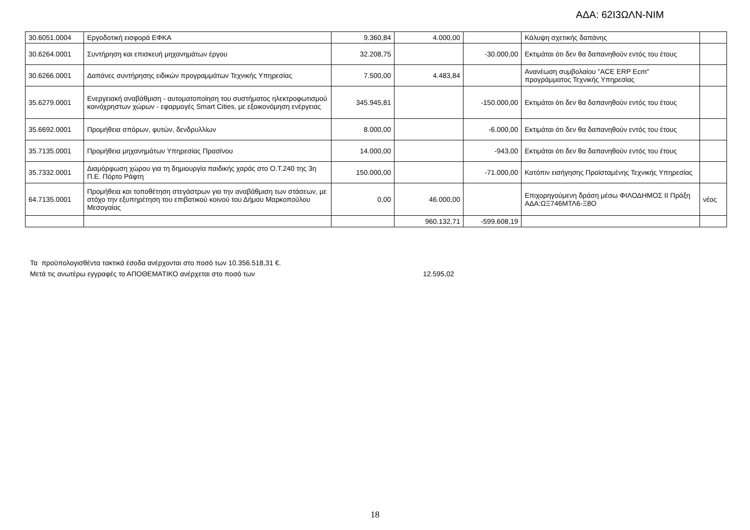ΑΔΑ: 62Ι3ΩΛΝ-ΝΙΜ
| 30.6051.0004 | Εργοδοτική εισφορά ΕΦΚΑ | 9.360,84 | 4.000,00 | | Κάλυψη σχετικής δαπάνης | |
| 30.6264.0001 | Συντήρηση και επισκευή μηχανημάτων έργου | 32.208,75 | | -30.000,00 | Εκτιμάται ότι δεν θα δαπανηθούν εντός του έτους | |
| 30.6266.0001 | Δαπάνες συντήρησης ειδικών προγραμμάτων Τεχνικής Υπηρεσίας | 7.500,00 | 4.483,84 | | Ανανέωση συμβολαίου "ACE ERP Ecm" προγράμματος Τεχνικής Υπηρεσίας | |
| 35.6279.0001 | Ενεργειακή αναβάθμιση - αυτοματοποίηση του συστήματος ηλεκτροφωτισμού κοινόχρηστων χώρων - εφαρμογές Smart Cities, με εξοικονόμηση ενέργειας | 345.945,81 | | -150.000,00 | Εκτιμάται ότι δεν θα δαπανηθούν εντός του έτους | |
| 35.6692.0001 | Προμήθεια σπόρων, φυτών, δενδρυλλίων | 8.000,00 | | -6.000,00 | Εκτιμάται ότι δεν θα δαπανηθούν εντός του έτους | |
| 35.7135.0001 | Προμήθεια μηχανημάτων Υπηρεσίας Πρασίνου | 14.000,00 | | -943,00 | Εκτιμάται ότι δεν θα δαπανηθούν εντός του έτους | |
| 35.7332.0001 | Διαμόρφωση χώρου για τη δημιουργία παιδικής χαράς στο Ο.Τ.240 της 3η Π.Ε. Πόρτο Ράφτη | 150.000,00 | | -71.000,00 | Κατόπιν εισήγησης Προϊσταμένης Τεχνικής Υπηρεσίας | |
| 64.7135.0001 | Προμήθεια και τοποθέτηση στεγάστρων για την αναβάθμιση των στάσεων, με στόχο την εξυπηρέτηση του επιβατικού κοινού του Δήμου Μαρκοπούλου Μεσογαίας | 0,00 | 46.000,00 | | Επιχορηγούμενη δράση μέσω ΦΙΛΟΔΗΜΟΣ ΙΙ Πράξη ΑΔΑ:ΩΞ746ΜΤΛ6-Ξ8Ο | νέος |
| | | | 960.132,71 | -599.608,19 | | |
Τα προϋπολογισθέντα τακτικά έσοδα ανέρχονται στο ποσό των 10.356.518,31 €.
Μετά τις ανωτέρω εγγραφές το ΑΠΟΘΕΜΑΤΙΚΟ ανέρχεται στο ποσό των 12.595,02
18